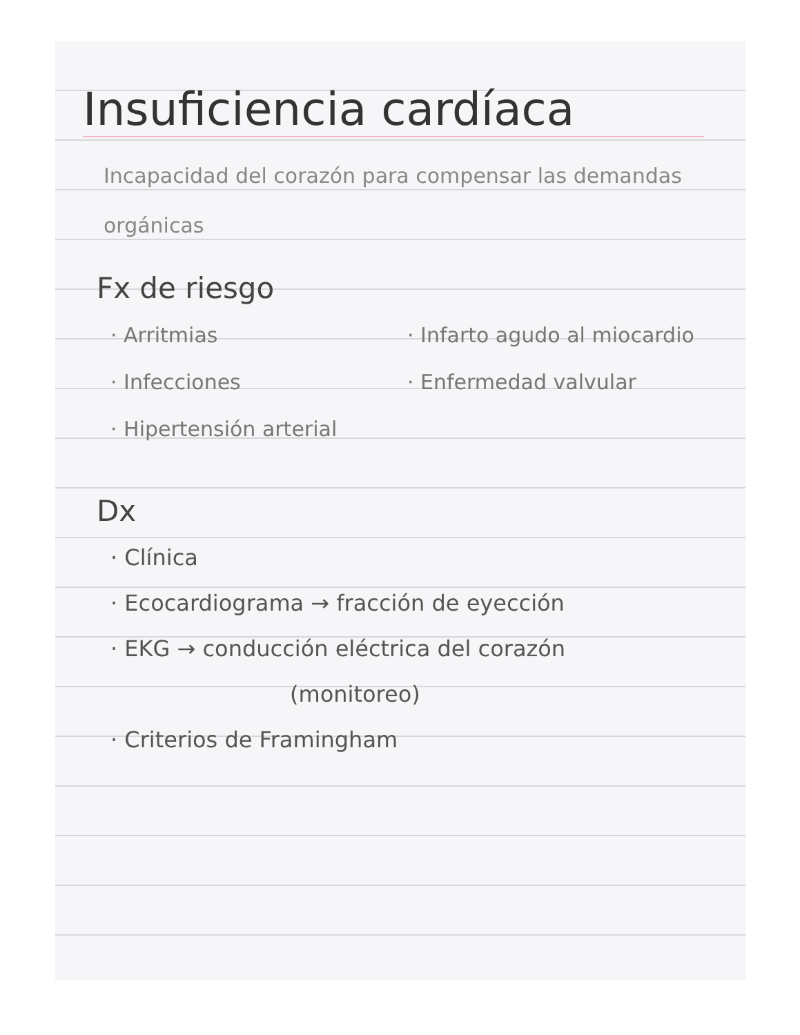Insuficiencia cardíaca
Incapacidad del corazón para compensar las demandas orgánicas
Fx de riesgo
· Arritmias
· Infecciones
· Hipertensión arterial
· Infarto agudo al miocardio
· Enfermedad valvular
Dx
· Clínica
· Ecocardiograma → fracción de eyección
· EKG → conducción eléctrica del corazón
(monitoreo)
· Criterios de Framingham